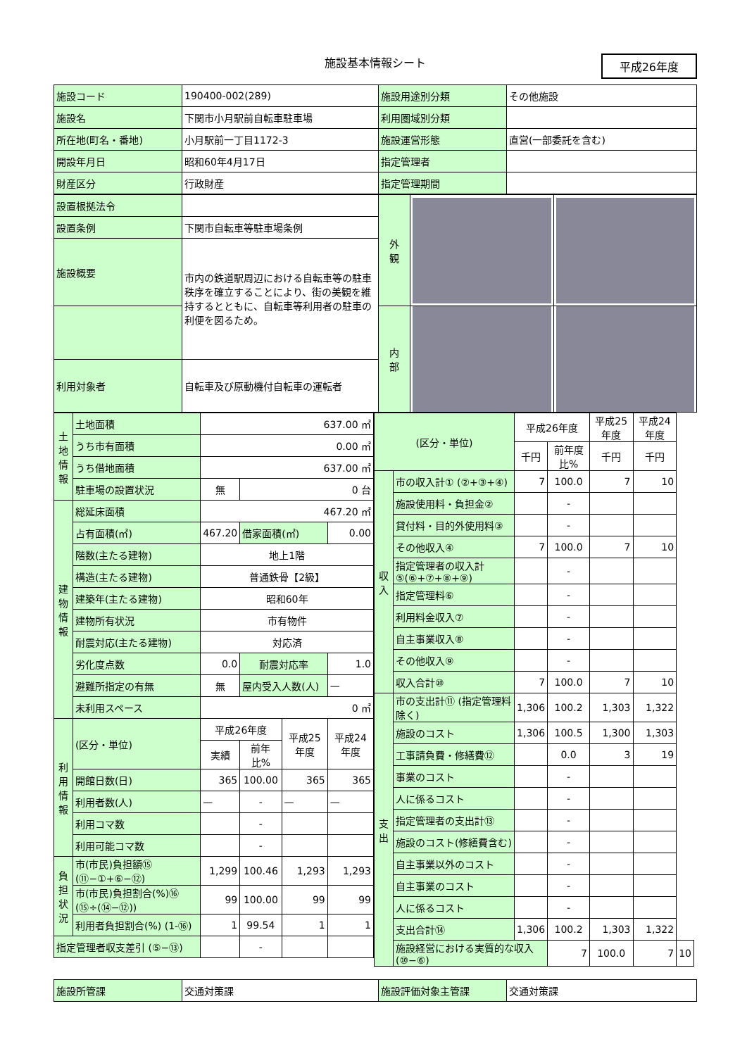施設基本情報シート
平成26年度
| 施設コード | 190400-002(289) | 施設用途別分類 | その他施設 |
| 施設名 | 下関市小月駅前自転車駐車場 | 利用圏域別分類 | |
| 所在地(町名・番地) | 小月駅前一丁目1172-3 | 施設運営形態 | 直営(一部委託を含む) |
| 開設年月日 | 昭和60年4月17日 | 指定管理者 | |
| 財産区分 | 行政財産 | 指定管理期間 | |
| 設置根拠法令 | | 外 観 | | |
| 設置条例 | 下関市自転車等駐車場条例 | | | |
| 施設概要 | 市内の鉄道駅周辺における自転車等の駐車秩序を確立することにより、街の美観を維持するとともに、自転車等利用者の駐車の利便を図るため。 | | | |
| | | 内 部 | | |
| 利用対象者 | 自転車及び原動機付自転車の運転者 | | | |
| 土地情報 | 土地面積 | 637.00 ㎡ | | | |
| | うち市有面積 | 0.00 ㎡ | | | |
| | うち借地面積 | 637.00 ㎡ | | | |
| | 駐車場の設置状況 | 無 | 0 台 | | |
| 建物情報 | 総延床面積 | 467.20 ㎡ | | | |
| | 占有面積(㎡) | 467.20 | 借家面積(㎡) | | 0.00 |
| | 階数(主たる建物) | 地上1階 | | | |
| | 構造(主たる建物) | 普通鉄骨【2級】 | | | |
| | 建築年(主たる建物) | 昭和60年 | | | |
| | 建物所有状況 | 市有物件 | | | |
| | 耐震対応(主たる建物) | 対応済 | | | |
| | 劣化度点数 | 0.0 | 耐震対応率 | | 1.0 |
| | 避難所指定の有無 | 無 | 屋内受入人数(人) | | — |
| | 未利用スペース | 0 ㎡ | | | |
| 利用情報 | (区分・単位) | 平成26年度 | | 平成25年度 | 平成24年度 |
| | | 実績 | 前年比% | | |
| | 開館日数(日) | 365 | 100.00 | 365 | 365 |
| | 利用者数(人) | — | - | — | — |
| | 利用コマ数 | | - | | |
| | 利用可能コマ数 | | - | | |
| 負担状況 | 市(市民)負担額⑮ (⑪−①+⑥−⑫) | 1,299 | 100.46 | 1,293 | 1,293 |
| | 市(市民)負担割合(%)⑯ (⑮÷(⑭−⑫)) | 99 | 100.00 | 99 | 99 |
| | 利用者負担割合(%) (1-⑯) | 1 | 99.54 | 1 | 1 |
| 指定管理者収支差引 (⑤−⑬) | | | - | | |
| (区分・単位) | | 平成26年度 | | 平成25年度 | 平成24年度 | |
| | | 千円 | 前年度比% | 千円 | 千円 | |
| 収入 | 市の収入計① (②+③+④) | 7 | 100.0 | 7 | 10 | |
| | 施設使用料・負担金② | | - | | | |
| | 貸付料・目的外使用料③ | | - | | | |
| | その他収入④ | 7 | 100.0 | 7 | 10 | |
| | 指定管理者の収入計 ⑤(⑥+⑦+⑧+⑨) | | - | | | |
| | 指定管理料⑥ | | - | | | |
| | 利用料金収入⑦ | | - | | | |
| | 自主事業収入⑧ | | - | | | |
| | その他収入⑨ | | - | | | |
| | 収入合計⑩ | 7 | 100.0 | 7 | 10 | |
| 支出 | 市の支出計⑪ (指定管理料除く) | 1,306 | 100.2 | 1,303 | 1,322 | |
| | 施設のコスト | 1,306 | 100.5 | 1,300 | 1,303 | |
| | 工事請負費・修繕費⑫ | | 0.0 | 3 | 19 | |
| | 事業のコスト | | - | | | |
| | 人に係るコスト | | - | | | |
| | 指定管理者の支出計⑬ | | - | | | |
| | 施設のコスト(修繕費含む) | | - | | | |
| | 自主事業以外のコスト | | - | | | |
| | 自主事業のコスト | | - | | | |
| | 人に係るコスト | | - | | | |
| | 支出合計⑭ | 1,306 | 100.2 | 1,303 | 1,322 | |
| | 施設経営における実質的な収入(⑩−⑥) | | 7 | 100.0 | 7 | 10 |
| 施設所管課 | 交通対策課 | 施設評価対象主管課 | 交通対策課 |